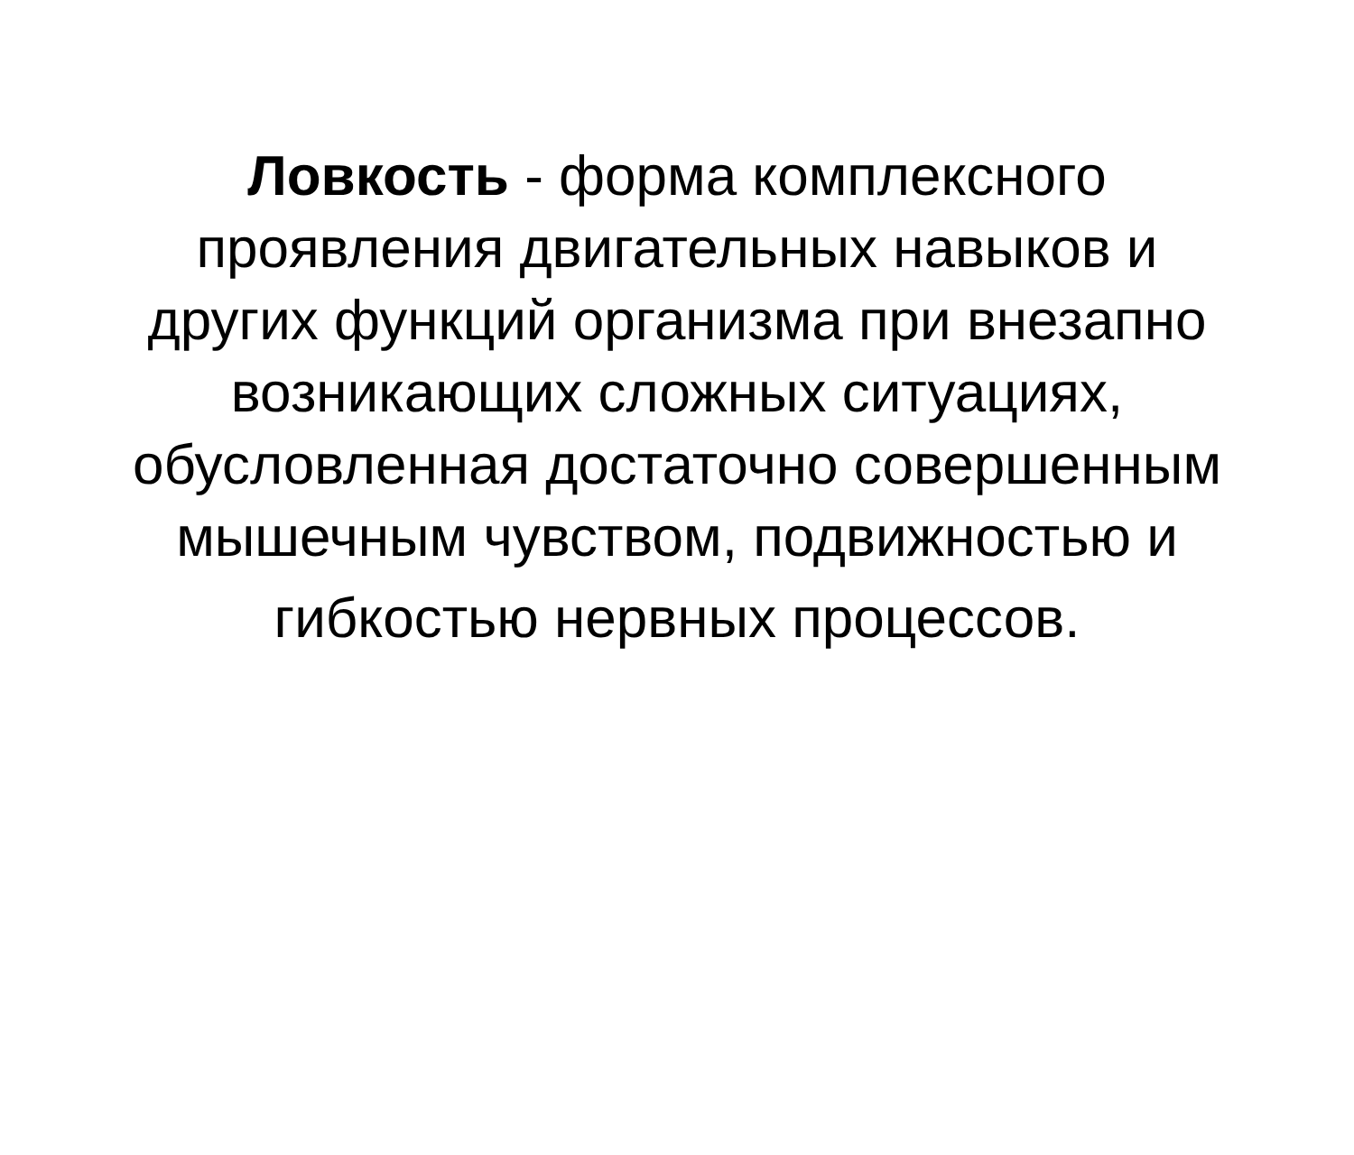Ловкость - форма комплексного
проявления двигательных навыков и
других функций организма при внезапно
возникающих сложных ситуациях,
обусловленная достаточно совершенным
мышечным чувством, подвижностью и
гибкостью нервных процессов.